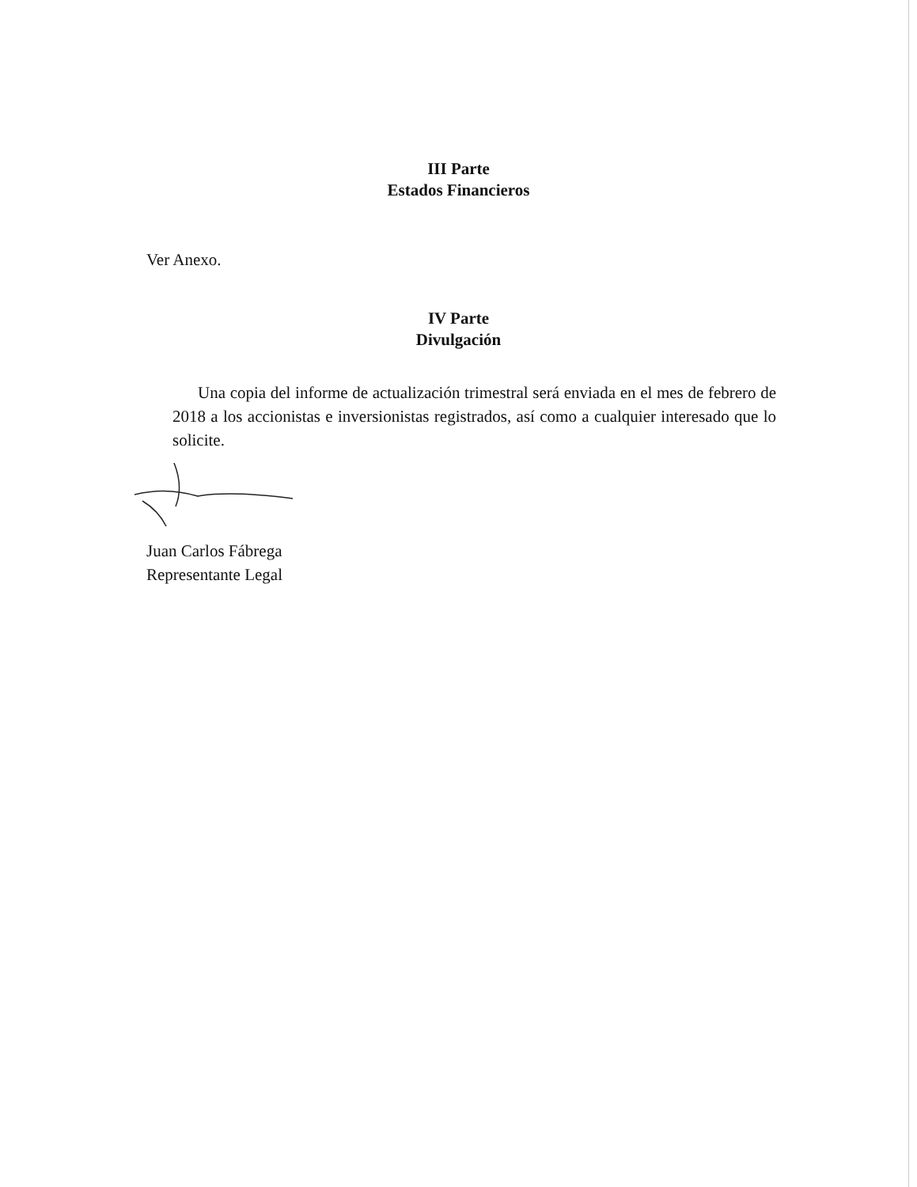III Parte
Estados Financieros
Ver Anexo.
IV Parte
Divulgación
Una copia del informe de actualización trimestral será enviada en el mes de febrero de 2018 a los accionistas e inversionistas registrados, así como a cualquier interesado que lo solicite.
Juan Carlos Fábrega
Representante Legal